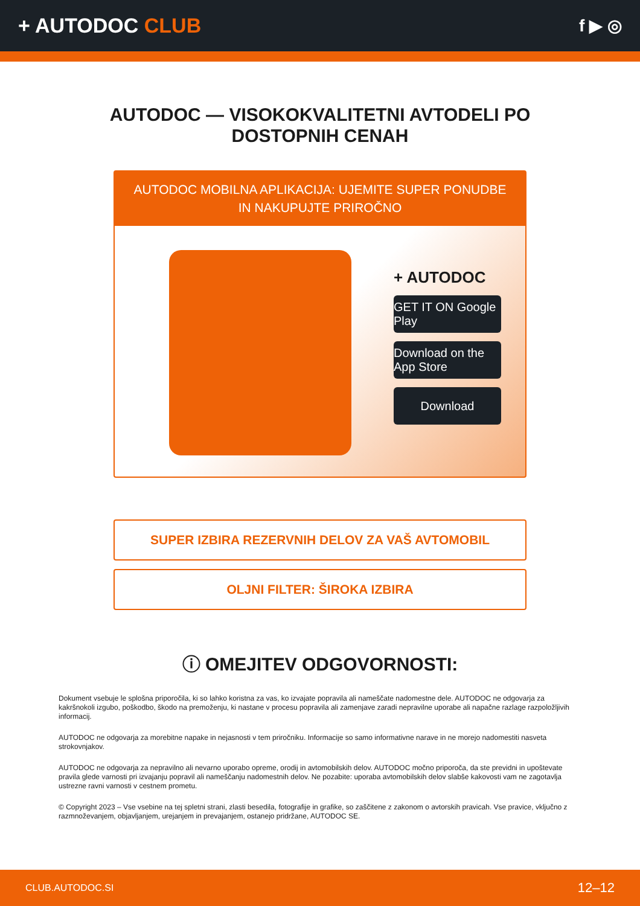+ AUTODOC CLUB
f ▶ ◎
AUTODOC — VISOKOKVALITETNI AVTODELI PO DOSTOPNIH CENAH
AUTODOC MOBILNA APLIKACIJA: UJEMITE SUPER PONUDBE IN NAKUPUJTE PRIROČNO
+ AUTODOC
GET IT ON Google Play
Download on the App Store
Download
SUPER IZBIRA REZERVNIH DELOV ZA VAŠ AVTOMOBIL
OLJNI FILTER: ŠIROKA IZBIRA
ⓘ OMEJITEV ODGOVORNOSTI:
Dokument vsebuje le splošna priporočila, ki so lahko koristna za vas, ko izvajate popravila ali nameščate nadomestne dele. AUTODOC ne odgovarja za kakršnokoli izgubo, poškodbo, škodo na premoženju, ki nastane v procesu popravila ali zamenjave zaradi nepravilne uporabe ali napačne razlage razpoložljivih informacij.
AUTODOC ne odgovarja za morebitne napake in nejasnosti v tem priročniku. Informacije so samo informativne narave in ne morejo nadomestiti nasveta strokovnjakov.
AUTODOC ne odgovarja za nepravilno ali nevarno uporabo opreme, orodij in avtomobilskih delov. AUTODOC močno priporoča, da ste previdni in upoštevate pravila glede varnosti pri izvajanju popravil ali nameščanju nadomestnih delov. Ne pozabite: uporaba avtomobilskih delov slabše kakovosti vam ne zagotavlja ustrezne ravni varnosti v cestnem prometu.
© Copyright 2023 – Vse vsebine na tej spletni strani, zlasti besedila, fotografije in grafike, so zaščitene z zakonom o avtorskih pravicah. Vse pravice, vključno z razmnoževanjem, objavljanjem, urejanjem in prevajanjem, ostanejo pridržane, AUTODOC SE.
CLUB.AUTODOC.SI 12–12